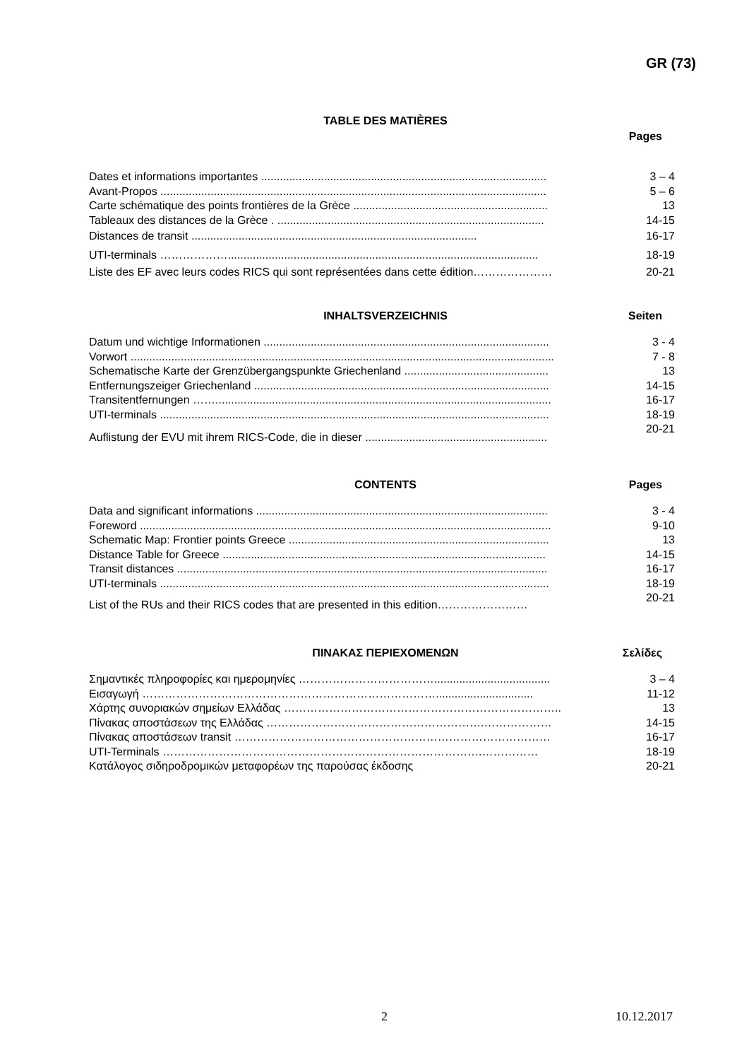GR (73)
TABLE DES MATIÈRES
Pages
Dates et informations importantes ........................................................................................... 3 – 4
Avant-Propos ........................................................................................................................... 5 – 6
Carte schématique des points frontières de la Grèce .............................................................. 13
Tableaux des distances de la Grèce . ..................................................................................... 14-15
Distances de transit ........................................................................................... 16-17
UTI-terminals ………………................................................................................................... 18-19
Liste des EF avec leurs codes RICS qui sont représentées dans cette édition………………… 20-21
INHALTSVERZEICHNIS Seiten
Datum und wichtige Informationen ........................................................................................... 3 - 4
Vorwort ....................................................................................................................................... 7 - 8
Schematische Karte der Grenzübergangspunkte Griechenland .............................................. 13
Entfernungszeiger Griechenland .............................................................................................. 14-15
Transitentfernungen ……........................................................................................................... 16-17
UTI-terminals ............................................................................................................................ 18-19
Auflistung der EVU mit ihrem RICS-Code, die in dieser .......................................................... 20-21
CONTENTS Pages
Data and significant informations ............................................................................................. 3 - 4
Foreword ................................................................................................................................... 9-10
Schematic Map: Frontier points Greece ................................................................................... 13
Distance Table for Greece ....................................................................................................... 14-15
Transit distances ...................................................................................................................... 16-17
UTI-terminals ............................................................................................................................ 18-19
List of the RUs and their RICS codes that are presented in this edition…………………… 20-21
ΠΙΝΑΚΑΣ ΠΕΡΙΕΧΟΜΕΝΩΝ Σελίδες
Σημαντικές πληροφορίες και ημερομηνίες ………………………………..................................... 3 – 4
Εισαγωγή ……………………………………………………………………............................... 11-12
Χάρτης συνοριακών σημείων Ελλάδας ……………………………………………………………….. 13
Πίνακας αποστάσεων της Ελλάδας ………………………………………………….……………… 14-15
Πίνακας αποστάσεων transit ………………………………………………………………………… 16-17
UTI-Terminals ………………………………………………………………………….…………… 18-19
Κατάλογος σιδηροδρομικών μεταφορέων της παρούσας έκδοσης 20-21
2 10.12.2017